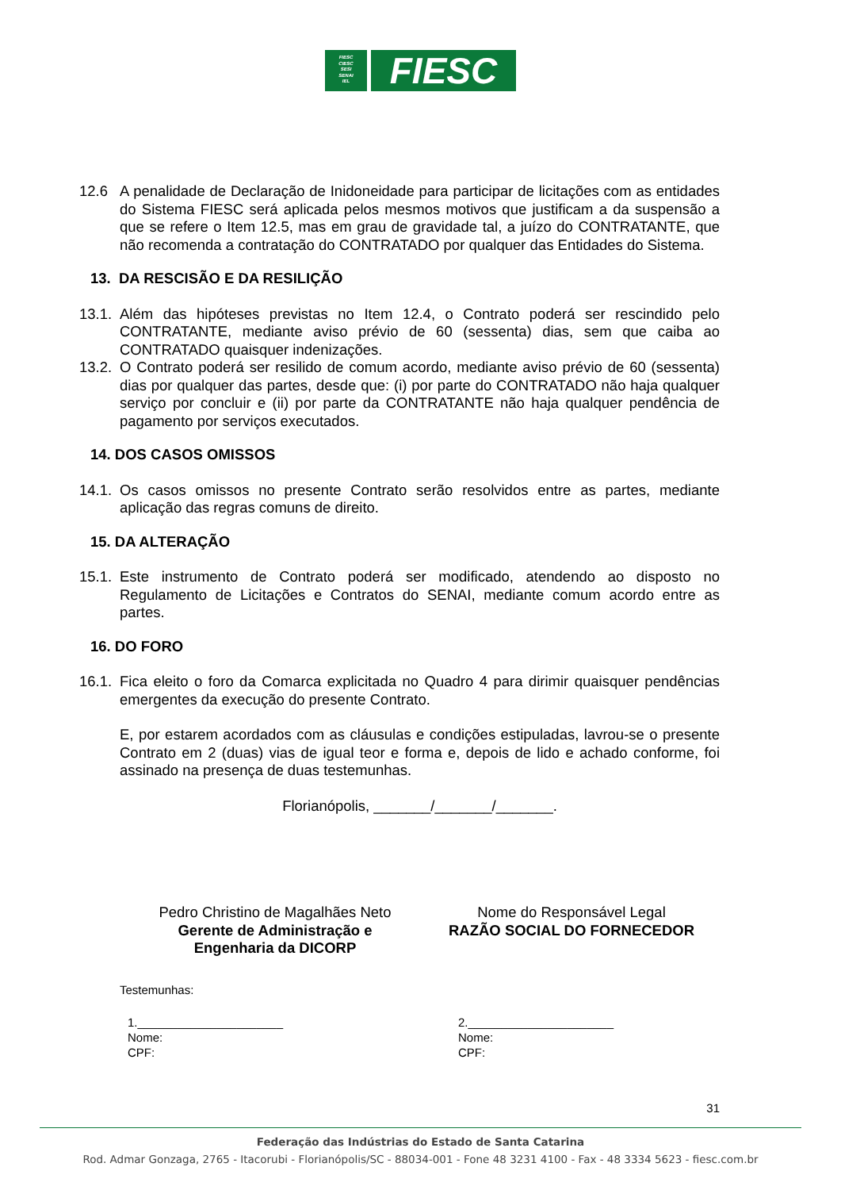FIESC
CIESC
SESI
SENAI
IEL
FIESC
12.6 A penalidade de Declaração de Inidoneidade para participar de licitações com as entidades do Sistema FIESC será aplicada pelos mesmos motivos que justificam a da suspensão a que se refere o Item 12.5, mas em grau de gravidade tal, a juízo do CONTRATANTE, que não recomenda a contratação do CONTRATADO por qualquer das Entidades do Sistema.
13. DA RESCISÃO E DA RESILIÇÃO
13.1.
Além das hipóteses previstas no Item 12.4, o Contrato poderá ser rescindido pelo CONTRATANTE, mediante aviso prévio de 60 (sessenta) dias, sem que caiba ao CONTRATADO quaisquer indenizações.
13.2.
O Contrato poderá ser resilido de comum acordo, mediante aviso prévio de 60 (sessenta) dias por qualquer das partes, desde que: (i) por parte do CONTRATADO não haja qualquer serviço por concluir e (ii) por parte da CONTRATANTE não haja qualquer pendência de pagamento por serviços executados.
14. DOS CASOS OMISSOS
14.1.
Os casos omissos no presente Contrato serão resolvidos entre as partes, mediante aplicação das regras comuns de direito.
15. DA ALTERAÇÃO
15.1.
Este instrumento de Contrato poderá ser modificado, atendendo ao disposto no Regulamento de Licitações e Contratos do SENAI, mediante comum acordo entre as partes.
16. DO FORO
16.1.
Fica eleito o foro da Comarca explicitada no Quadro 4 para dirimir quaisquer pendências emergentes da execução do presente Contrato.
E, por estarem acordados com as cláusulas e condições estipuladas, lavrou-se o presente Contrato em 2 (duas) vias de igual teor e forma e, depois de lido e achado conforme, foi assinado na presença de duas testemunhas.
Florianópolis, _______/_______/_______.
Pedro Christino de Magalhães Neto
Gerente de Administração e
Engenharia da DICORP
Nome do Responsável Legal
RAZÃO SOCIAL DO FORNECEDOR
Testemunhas:
1.______________________
Nome:
CPF:
2.______________________
Nome:
CPF:
31
Federação das Indústrias do Estado de Santa Catarina
Rod. Admar Gonzaga, 2765 - Itacorubi - Florianópolis/SC - 88034-001 - Fone 48 3231 4100 - Fax - 48 3334 5623 - fiesc.com.br